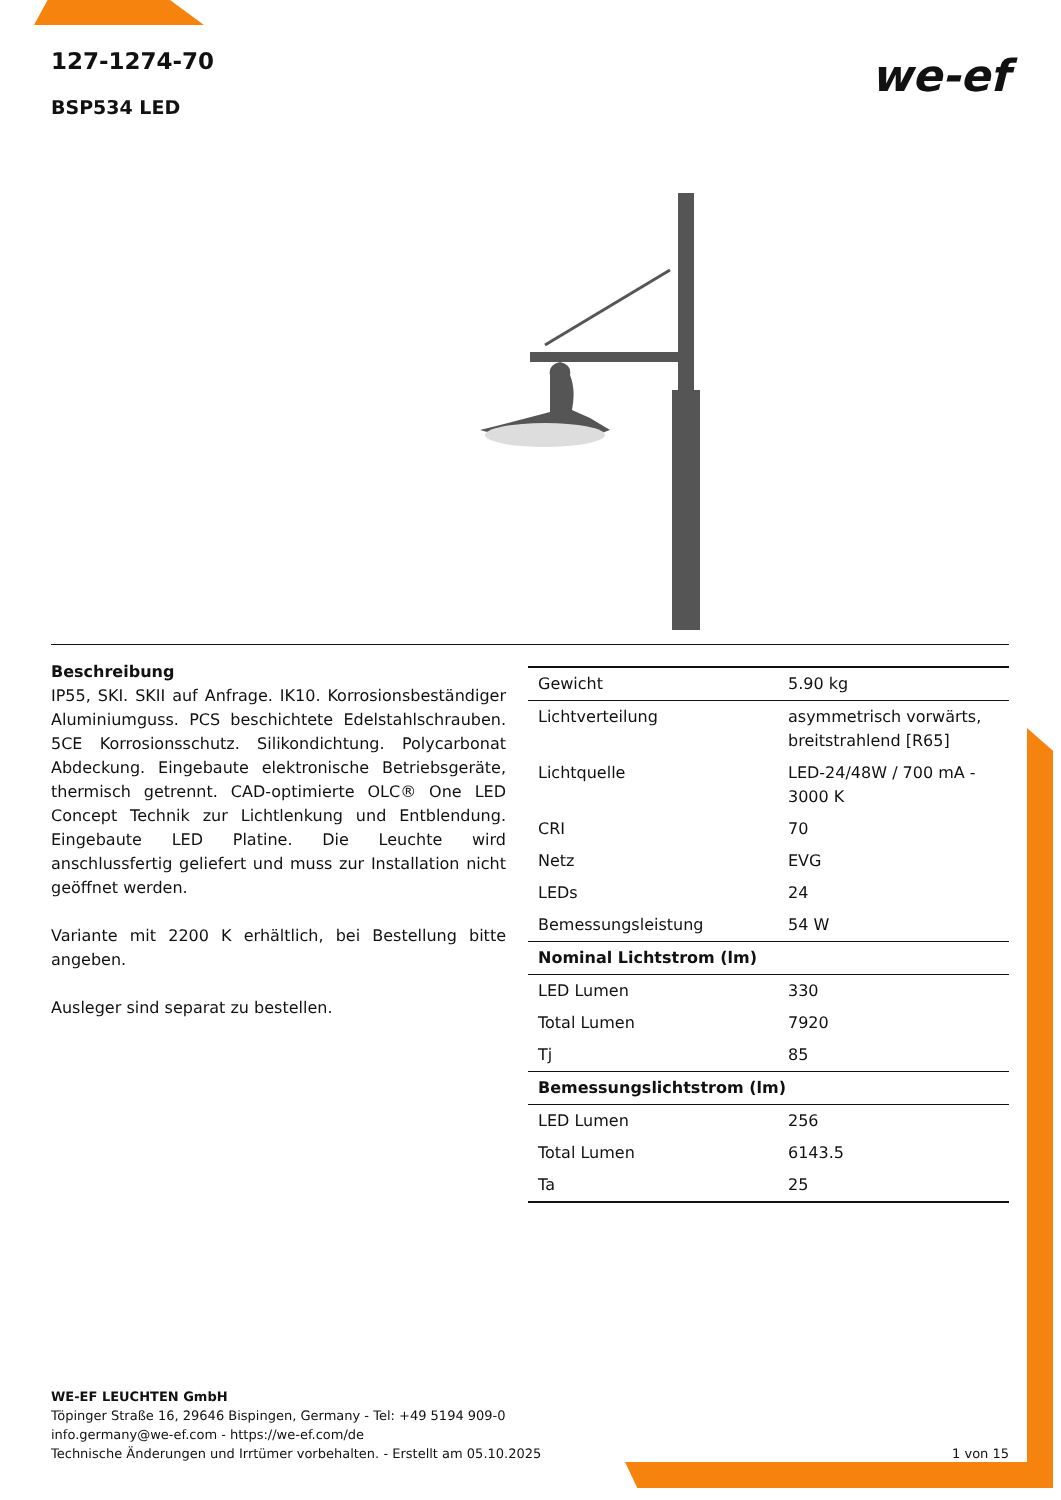127-1274-70
BSP534 LED
we-ef
Beschreibung
IP55, SKI. SKII auf Anfrage. IK10. Korrosionsbeständiger Aluminiumguss. PCS beschichtete Edelstahlschrauben. 5CE Korrosionsschutz. Silikondichtung. Polycarbonat Abdeckung. Eingebaute elektronische Betriebsgeräte, thermisch getrennt. CAD-optimierte OLC® One LED Concept Technik zur Lichtlenkung und Entblendung. Eingebaute LED Platine. Die Leuchte wird anschlussfertig geliefert und muss zur Installation nicht geöffnet werden.
Variante mit 2200 K erhältlich, bei Bestellung bitte angeben.
Ausleger sind separat zu bestellen.
| Gewicht | 5.90 kg |
| Lichtverteilung | asymmetrisch vorwärts, breitstrahlend [R65] |
| Lichtquelle | LED-24/48W / 700 mA - 3000 K |
| CRI | 70 |
| Netz | EVG |
| LEDs | 24 |
| Bemessungsleistung | 54 W |
| Nominal Lichtstrom (lm) | |
| LED Lumen | 330 |
| Total Lumen | 7920 |
| Tj | 85 |
| Bemessungslichtstrom (lm) | |
| LED Lumen | 256 |
| Total Lumen | 6143.5 |
| Ta | 25 |
WE-EF LEUCHTEN GmbH
Töpinger Straße 16, 29646 Bispingen, Germany - Tel: +49 5194 909-0
info.germany@we-ef.com - https://we-ef.com/de
Technische Änderungen und Irrtümer vorbehalten. - Erstellt am 05.10.2025 1 von 15